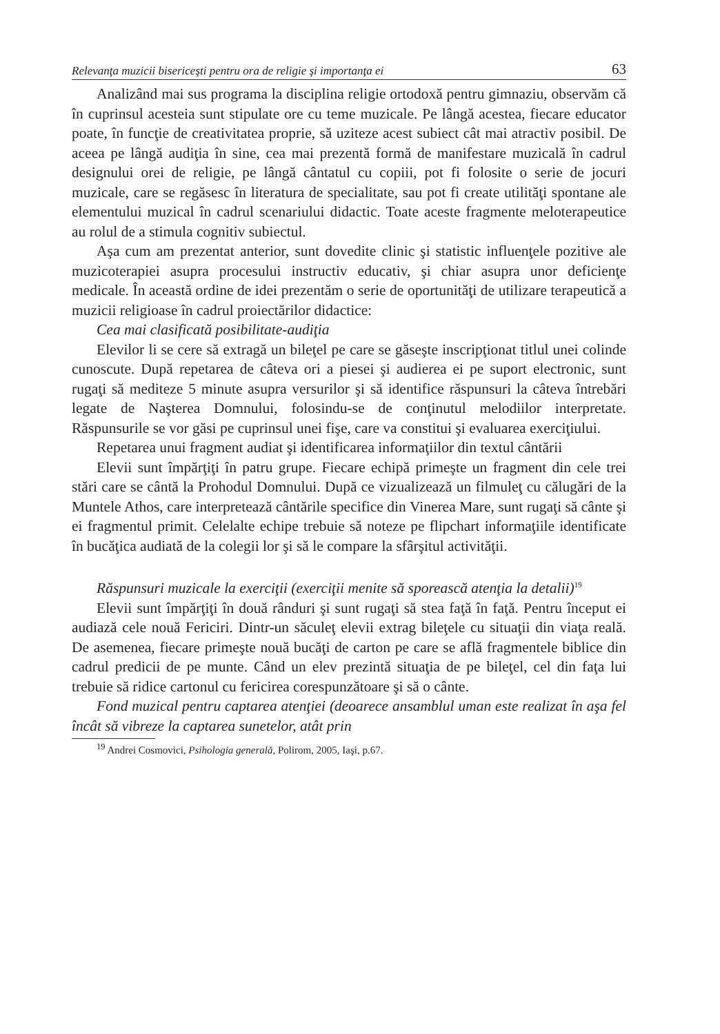Relevanţa muzicii bisericeşti pentru ora de religie şi importanţa ei 63
Analizând mai sus programa la disciplina religie ortodoxă pentru gimnaziu, observăm că în cuprinsul acesteia sunt stipulate ore cu teme muzicale. Pe lângă acestea, fiecare educator poate, în funcţie de creativitatea proprie, să uziteze acest subiect cât mai atractiv posibil. De aceea pe lângă audiţia în sine, cea mai prezentă formă de manifestare muzicală în cadrul designului orei de religie, pe lângă cântatul cu copiii, pot fi folosite o serie de jocuri muzicale, care se regăsesc în literatura de specialitate, sau pot fi create utilităţi spontane ale elementului muzical în cadrul scenariului didactic. Toate aceste fragmente meloterapeutice au rolul de a stimula cognitiv subiectul.
Aşa cum am prezentat anterior, sunt dovedite clinic şi statistic influenţele pozitive ale muzicoterapiei asupra procesului instructiv educativ, şi chiar asupra unor deficienţe medicale. În această ordine de idei prezentăm o serie de oportunităţi de utilizare terapeutică a muzicii religioase în cadrul proiectărilor didactice:
Cea mai clasificată posibilitate-audiţia
Elevilor li se cere să extragă un bileţel pe care se găseşte inscripţionat titlul unei colinde cunoscute. După repetarea de câteva ori a piesei şi audierea ei pe suport electronic, sunt rugaţi să mediteze 5 minute asupra versurilor şi să identifice răspunsuri la câteva întrebări legate de Naşterea Domnului, folosindu-se de conţinutul melodiilor interpretate. Răspunsurile se vor găsi pe cuprinsul unei fişe, care va constitui şi evaluarea exerciţiului.
Repetarea unui fragment audiat şi identificarea informaţiilor din textul cântării
Elevii sunt împărţiţi în patru grupe. Fiecare echipă primeşte un fragment din cele trei stări care se cântă la Prohodul Domnului. După ce vizualizează un filmuleţ cu călugări de la Muntele Athos, care interpretează cântările specifice din Vinerea Mare, sunt rugaţi să cânte şi ei fragmentul primit. Celelalte echipe trebuie să noteze pe flipchart informaţiile identificate în bucăţica audiată de la colegii lor şi să le compare la sfârşitul activităţii.
Răspunsuri muzicale la exerciţii (exerciţii menite să sporească atenţia la detalii)<sup>19</sup>
Elevii sunt împărţiţi în două rânduri şi sunt rugaţi să stea faţă în faţă. Pentru început ei audiază cele nouă Fericiri. Dintr-un săculeţ elevii extrag bileţele cu situaţii din viaţa reală. De asemenea, fiecare primeşte nouă bucăţi de carton pe care se află fragmentele biblice din cadrul predicii de pe munte. Când un elev prezintă situaţia de pe bileţel, cel din faţa lui trebuie să ridice cartonul cu fericirea corespunzătoare şi să o cânte.
Fond muzical pentru captarea atenţiei (deoarece ansamblul uman este realizat în aşa fel încât să vibreze la captarea sunetelor, atât prin
<sup>19</sup> Andrei Cosmovici, Psihologia generală, Polirom, 2005, Iaşi, p.67.